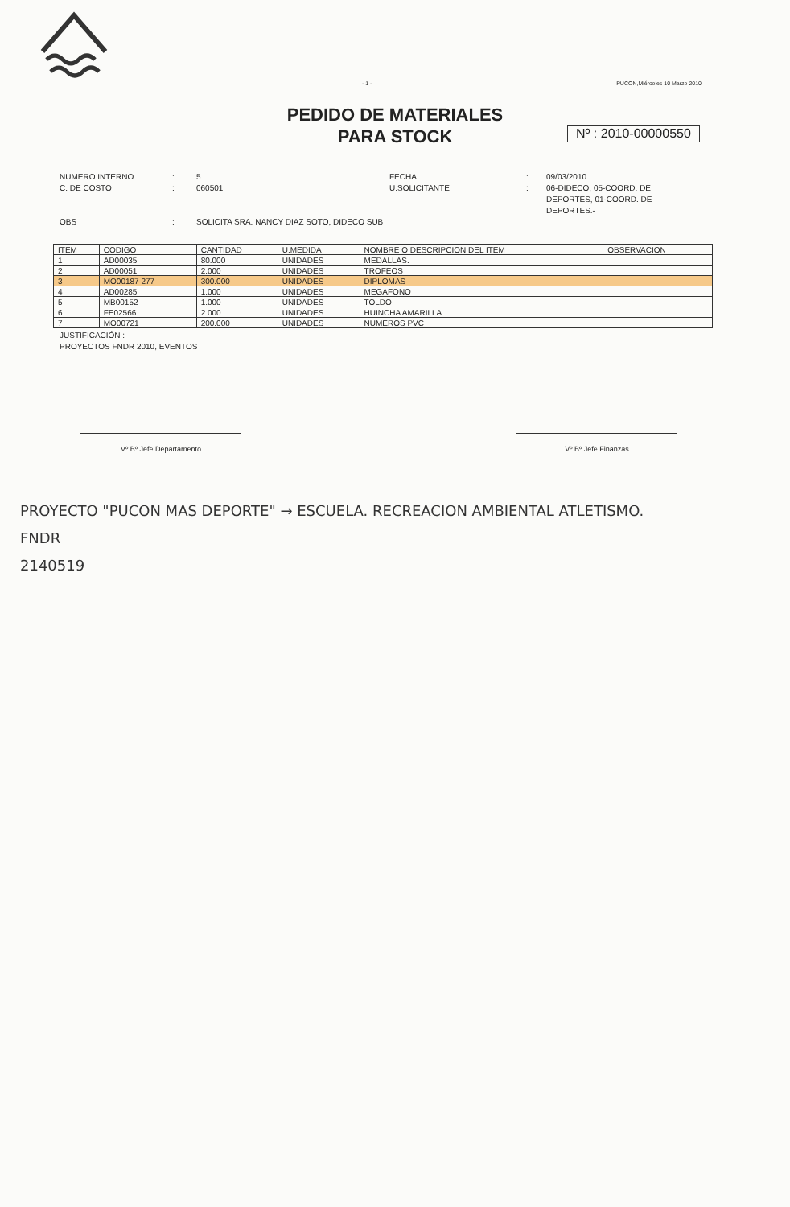- 1 - PUCON,Miércoles 10 Marzo 2010
PEDIDO DE MATERIALES
PARA STOCK
Nº : 2010-00000550
NUMERO INTERNO
C. DE COSTO:
: 5
060501 FECHA
U.SOLICITANTE:
: 09/03/2010
06-DIDECO, 05-COORD. DE DEPORTES, 01-COORD. DE DEPORTES.- OBS: SOLICITA SRA. NANCY DIAZ SOTO, DIDECO SUB
| ITEM | CODIGO | CANTIDAD | U.MEDIDA | NOMBRE O DESCRIPCION DEL ITEM | OBSERVACION |
| --- | --- | --- | --- | --- | --- |
| 1 | AD00035 | 80.000 | UNIDADES | MEDALLAS. | |
| 2 | AD00051 | 2.000 | UNIDADES | TROFEOS | |
| 3 | MO00187 277 | 300.000 | UNIDADES | DIPLOMAS | |
| 4 | AD00285 | 1.000 | UNIDADES | MEGAFONO | |
| 5 | MB00152 | 1.000 | UNIDADES | TOLDO | |
| 6 | FE02566 | 2.000 | UNIDADES | HUINCHA AMARILLA | |
| 7 | MO00721 | 200.000 | UNIDADES | NUMEROS PVC | |
JUSTIFICACIÓN :
PROYECTOS FNDR 2010, EVENTOS
Vº Bº Jefe Departamento Vº Bº Jefe Finanzas
PROYECTO "PUCON MAS DEPORTE" → ESCUELA. RECREACION AMBIENTAL ATLETISMO.
FNDR
2140519